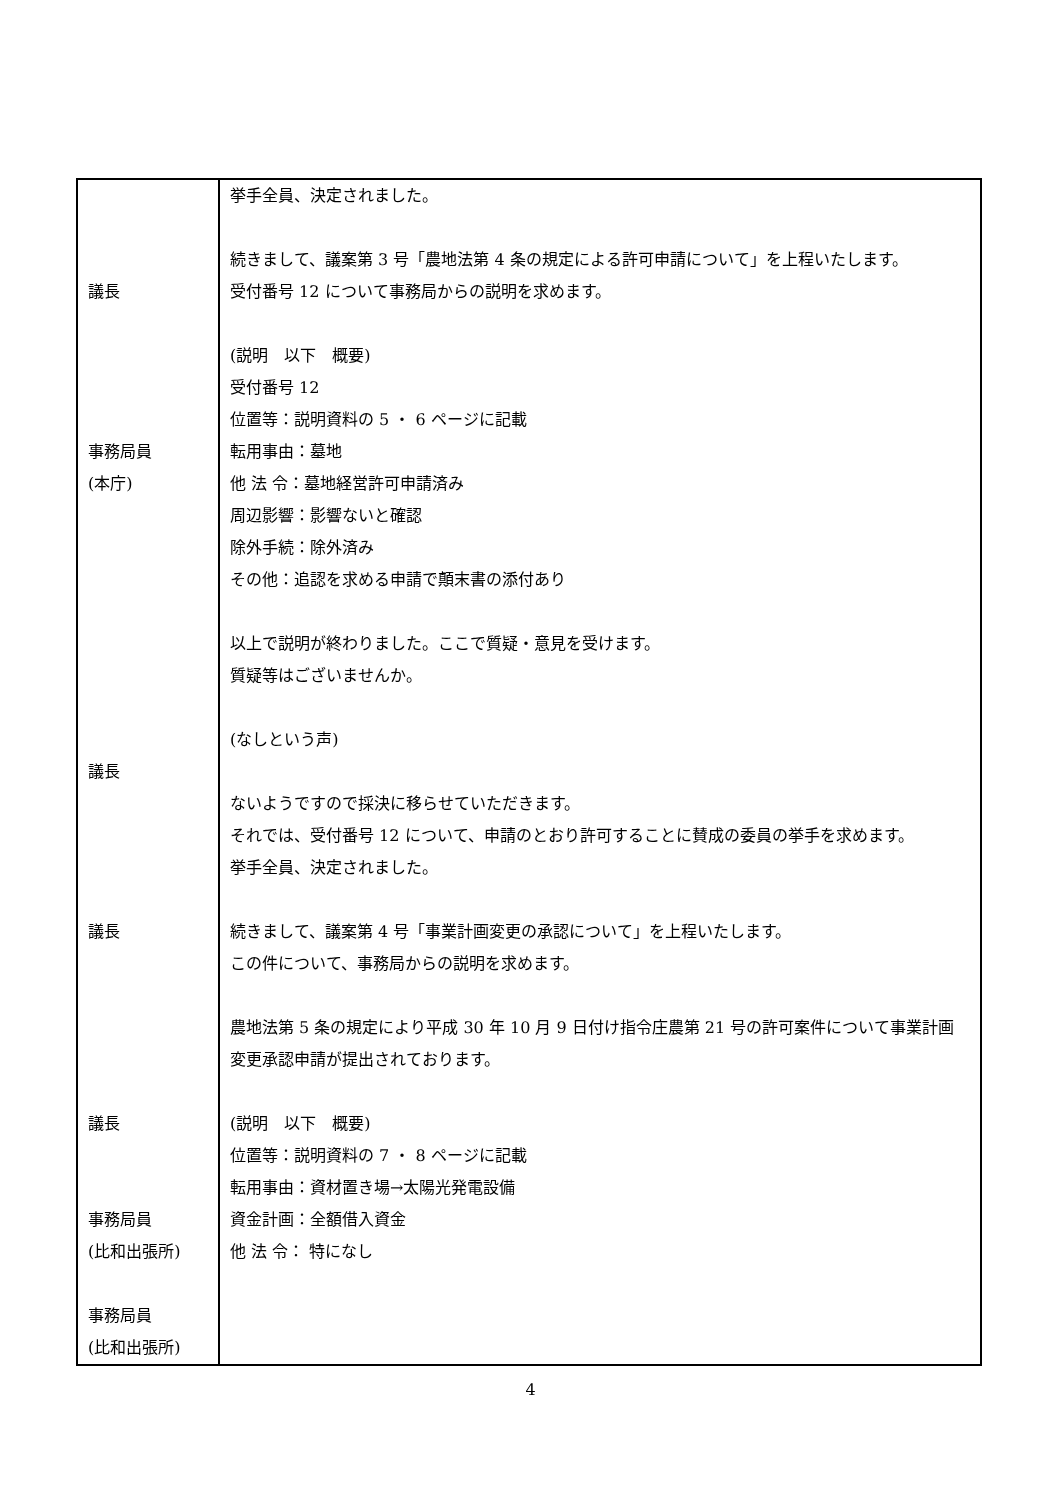| 議長 事務局員 (本庁) 議長 議長 議長 事務局員 (比和出張所) 事務局員 (比和出張所) | 挙手全員、決定されました。 続きまして、議案第 3 号「農地法第 4 条の規定による許可申請について」を上程いたします。 受付番号 12 について事務局からの説明を求めます。 (説明 以下 概要) 受付番号 12 位置等：説明資料の 5 ・ 6 ページに記載 転用事由：墓地 他 法 令：墓地経営許可申請済み 周辺影響：影響ないと確認 除外手続：除外済み その他：追認を求める申請で顛末書の添付あり 以上で説明が終わりました。ここで質疑・意見を受けます。 質疑等はございませんか。 (なしという声) ないようですので採決に移らせていただきます。 それでは、受付番号 12 について、申請のとおり許可することに賛成の委員の挙手を求めます。 挙手全員、決定されました。 続きまして、議案第 4 号「事業計画変更の承認について」を上程いたします。 この件について、事務局からの説明を求めます。 農地法第 5 条の規定により平成 30 年 10 月 9 日付け指令庄農第 21 号の許可案件について事業計画変更承認申請が提出されております。 (説明 以下 概要) 位置等：説明資料の 7 ・ 8 ページに記載 転用事由：資材置き場→太陽光発電設備 資金計画：全額借入資金 他 法 令： 特になし |
4